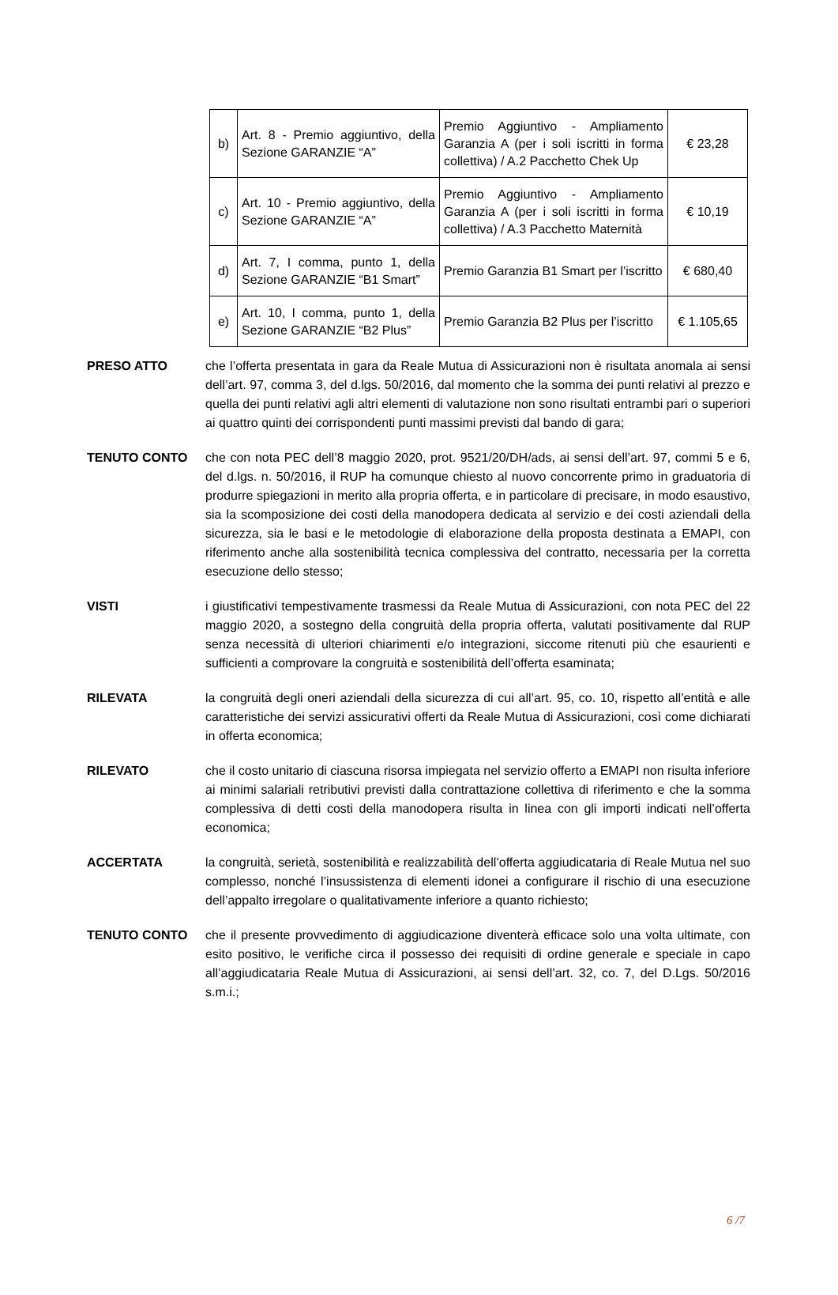| b) | Art. 8 - Premio aggiuntivo, della Sezione GARANZIE “A” | Premio Aggiuntivo - Ampliamento Garanzia A (per i soli iscritti in forma collettiva) / A.2 Pacchetto Chek Up | € 23,28 |
| c) | Art. 10 - Premio aggiuntivo, della Sezione GARANZIE “A” | Premio Aggiuntivo - Ampliamento Garanzia A (per i soli iscritti in forma collettiva) / A.3 Pacchetto Maternità | € 10,19 |
| d) | Art. 7, I comma, punto 1, della Sezione GARANZIE “B1 Smart” | Premio Garanzia B1 Smart per l’iscritto | € 680,40 |
| e) | Art. 10, I comma, punto 1, della Sezione GARANZIE “B2 Plus” | Premio Garanzia B2 Plus per l’iscritto | € 1.105,65 |
PRESO ATTO che l’offerta presentata in gara da Reale Mutua di Assicurazioni non è risultata anomala ai sensi dell’art. 97, comma 3, del d.lgs. 50/2016, dal momento che la somma dei punti relativi al prezzo e quella dei punti relativi agli altri elementi di valutazione non sono risultati entrambi pari o superiori ai quattro quinti dei corrispondenti punti massimi previsti dal bando di gara;
TENUTO CONTO che con nota PEC dell’8 maggio 2020, prot. 9521/20/DH/ads, ai sensi dell’art. 97, commi 5 e 6, del d.lgs. n. 50/2016, il RUP ha comunque chiesto al nuovo concorrente primo in graduatoria di produrre spiegazioni in merito alla propria offerta, e in particolare di precisare, in modo esaustivo, sia la scomposizione dei costi della manodopera dedicata al servizio e dei costi aziendali della sicurezza, sia le basi e le metodologie di elaborazione della proposta destinata a EMAPI, con riferimento anche alla sostenibilità tecnica complessiva del contratto, necessaria per la corretta esecuzione dello stesso;
VISTI i giustificativi tempestivamente trasmessi da Reale Mutua di Assicurazioni, con nota PEC del 22 maggio 2020, a sostegno della congruità della propria offerta, valutati positivamente dal RUP senza necessità di ulteriori chiarimenti e/o integrazioni, siccome ritenuti più che esaurienti e sufficienti a comprovare la congruità e sostenibilità dell’offerta esaminata;
RILEVATA la congruità degli oneri aziendali della sicurezza di cui all’art. 95, co. 10, rispetto all’entità e alle caratteristiche dei servizi assicurativi offerti da Reale Mutua di Assicurazioni, così come dichiarati in offerta economica;
RILEVATO che il costo unitario di ciascuna risorsa impiegata nel servizio offerto a EMAPI non risulta inferiore ai minimi salariali retributivi previsti dalla contrattazione collettiva di riferimento e che la somma complessiva di detti costi della manodopera risulta in linea con gli importi indicati nell’offerta economica;
ACCERTATA la congruità, serietà, sostenibilità e realizzabilità dell’offerta aggiudicataria di Reale Mutua nel suo complesso, nonché l’insussistenza di elementi idonei a configurare il rischio di una esecuzione dell’appalto irregolare o qualitativamente inferiore a quanto richiesto;
TENUTO CONTO che il presente provvedimento di aggiudicazione diventerà efficace solo una volta ultimate, con esito positivo, le verifiche circa il possesso dei requisiti di ordine generale e speciale in capo all’aggiudicataria Reale Mutua di Assicurazioni, ai sensi dell’art. 32, co. 7, del D.Lgs. 50/2016 s.m.i.;
6 /7